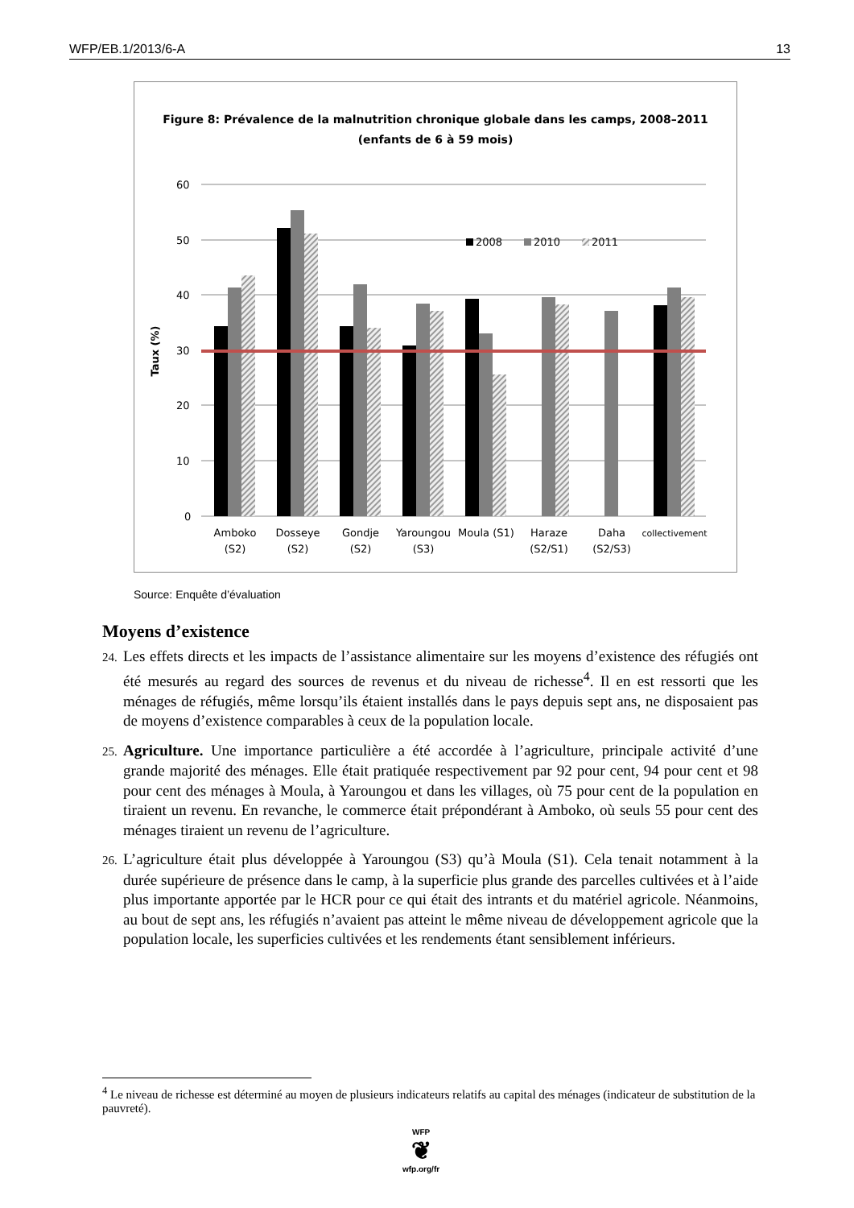WFP/EB.1/2013/6-A 13
Figure 8: Prévalence de la malnutrition chronique globale dans les camps, 2008–2011
(enfants de 6 à 59 mois)
60
50
40
30
20
10
0
Taux (%)
2008
2010
2011
Amboko
(S2)
Dosseye
(S2)
Gondje
(S2)
Yaroungou
(S3)
Moula (S1)
Haraze
(S2/S1)
Daha
(S2/S3)
collectivement
Source: Enquête d’évaluation
Moyens d’existence
24. Les effets directs et les impacts de l’assistance alimentaire sur les moyens d’existence des réfugiés ont été mesurés au regard des sources de revenus et du niveau de richesse<sup>4</sup>. Il en est ressorti que les ménages de réfugiés, même lorsqu’ils étaient installés dans le pays depuis sept ans, ne disposaient pas de moyens d’existence comparables à ceux de la population locale.
25. Agriculture. Une importance particulière a été accordée à l’agriculture, principale activité d’une grande majorité des ménages. Elle était pratiquée respectivement par 92 pour cent, 94 pour cent et 98 pour cent des ménages à Moula, à Yaroungou et dans les villages, où 75 pour cent de la population en tiraient un revenu. En revanche, le commerce était prépondérant à Amboko, où seuls 55 pour cent des ménages tiraient un revenu de l’agriculture.
26. L’agriculture était plus développée à Yaroungou (S3) qu’à Moula (S1). Cela tenait notamment à la durée supérieure de présence dans le camp, à la superficie plus grande des parcelles cultivées et à l’aide plus importante apportée par le HCR pour ce qui était des intrants et du matériel agricole. Néanmoins, au bout de sept ans, les réfugiés n’avaient pas atteint le même niveau de développement agricole que la population locale, les superficies cultivées et les rendements étant sensiblement inférieurs.
<sup>4</sup> Le niveau de richesse est déterminé au moyen de plusieurs indicateurs relatifs au capital des ménages (indicateur de substitution de la pauvreté).
WFP
❦
wfp.org/fr